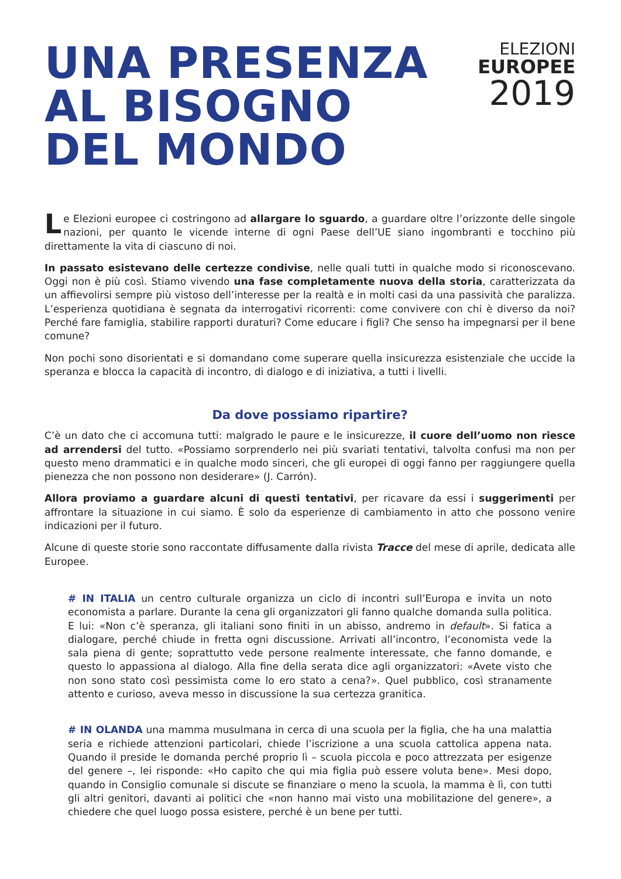UNA PRESENZA
AL BISOGNO
DEL MONDO
ELEZIONI
EUROPEE
2019
Le Elezioni europee ci costringono ad allargare lo sguardo, a guardare oltre l’orizzonte delle singole nazioni, per quanto le vicende interne di ogni Paese dell’UE siano ingombranti e tocchino più direttamente la vita di ciascuno di noi.
In passato esistevano delle certezze condivise, nelle quali tutti in qualche modo si riconoscevano. Oggi non è più così. Stiamo vivendo una fase completamente nuova della storia, caratterizzata da un affievolirsi sempre più vistoso dell’interesse per la realtà e in molti casi da una passività che paralizza. L’esperienza quotidiana è segnata da interrogativi ricorrenti: come convivere con chi è diverso da noi? Perché fare famiglia, stabilire rapporti duraturi? Come educare i figli? Che senso ha impegnarsi per il bene comune?
Non pochi sono disorientati e si domandano come superare quella insicurezza esistenziale che uccide la speranza e blocca la capacità di incontro, di dialogo e di iniziativa, a tutti i livelli.
Da dove possiamo ripartire?
C’è un dato che ci accomuna tutti: malgrado le paure e le insicurezze, il cuore dell’uomo non riesce ad arrendersi del tutto. «Possiamo sorprenderlo nei più svariati tentativi, talvolta confusi ma non per questo meno drammatici e in qualche modo sinceri, che gli europei di oggi fanno per raggiungere quella pienezza che non possono non desiderare» (J. Carrón).
Allora proviamo a guardare alcuni di questi tentativi, per ricavare da essi i suggerimenti per affrontare la situazione in cui siamo. È solo da esperienze di cambiamento in atto che possono venire indicazioni per il futuro.
Alcune di queste storie sono raccontate diffusamente dalla rivista Tracce del mese di aprile, dedicata alle Europee.
# IN ITALIA un centro culturale organizza un ciclo di incontri sull’Europa e invita un noto economista a parlare. Durante la cena gli organizzatori gli fanno qualche domanda sulla politica. E lui: «Non c’è speranza, gli italiani sono finiti in un abisso, andremo in default». Si fatica a dialogare, perché chiude in fretta ogni discussione. Arrivati all’incontro, l’economista vede la sala piena di gente; soprattutto vede persone realmente interessate, che fanno domande, e questo lo appassiona al dialogo. Alla fine della serata dice agli organizzatori: «Avete visto che non sono stato così pessimista come lo ero stato a cena?». Quel pubblico, così stranamente attento e curioso, aveva messo in discussione la sua certezza granitica.
# IN OLANDA una mamma musulmana in cerca di una scuola per la figlia, che ha una malattia seria e richiede attenzioni particolari, chiede l’iscrizione a una scuola cattolica appena nata. Quando il preside le domanda perché proprio lì – scuola piccola e poco attrezzata per esigenze del genere –, lei risponde: «Ho capito che qui mia figlia può essere voluta bene». Mesi dopo, quando in Consiglio comunale si discute se finanziare o meno la scuola, la mamma è lì, con tutti gli altri genitori, davanti ai politici che «non hanno mai visto una mobilitazione del genere», a chiedere che quel luogo possa esistere, perché è un bene per tutti.